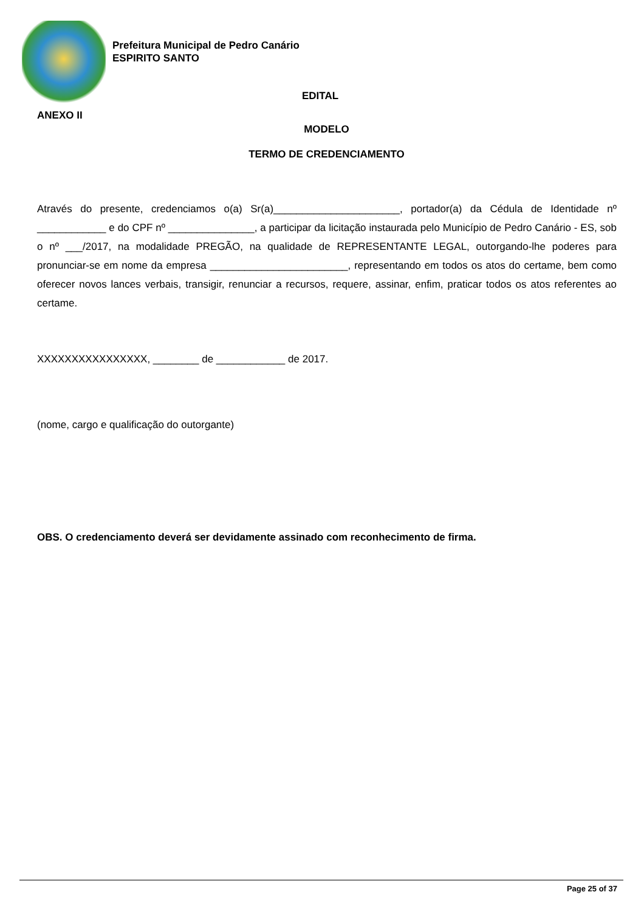Prefeitura Municipal de Pedro Canário
ESPIRITO SANTO
EDITAL
ANEXO II
MODELO
TERMO DE CREDENCIAMENTO
Através do presente, credenciamos o(a) Sr(a)______________________, portador(a) da Cédula de Identidade nº ____________ e do CPF nº _______________, a participar da licitação instaurada pelo Município de Pedro Canário - ES, sob o nº ___/2017, na modalidade PREGÃO, na qualidade de REPRESENTANTE LEGAL, outorgando-lhe poderes para pronunciar-se em nome da empresa ________________________, representando em todos os atos do certame, bem como oferecer novos lances verbais, transigir, renunciar a recursos, requere, assinar, enfim, praticar todos os atos referentes ao certame.
XXXXXXXXXXXXXXXX, ________ de ____________ de 2017.
(nome, cargo e qualificação do outorgante)
OBS. O credenciamento deverá ser devidamente assinado com reconhecimento de firma.
Page 25 of 37